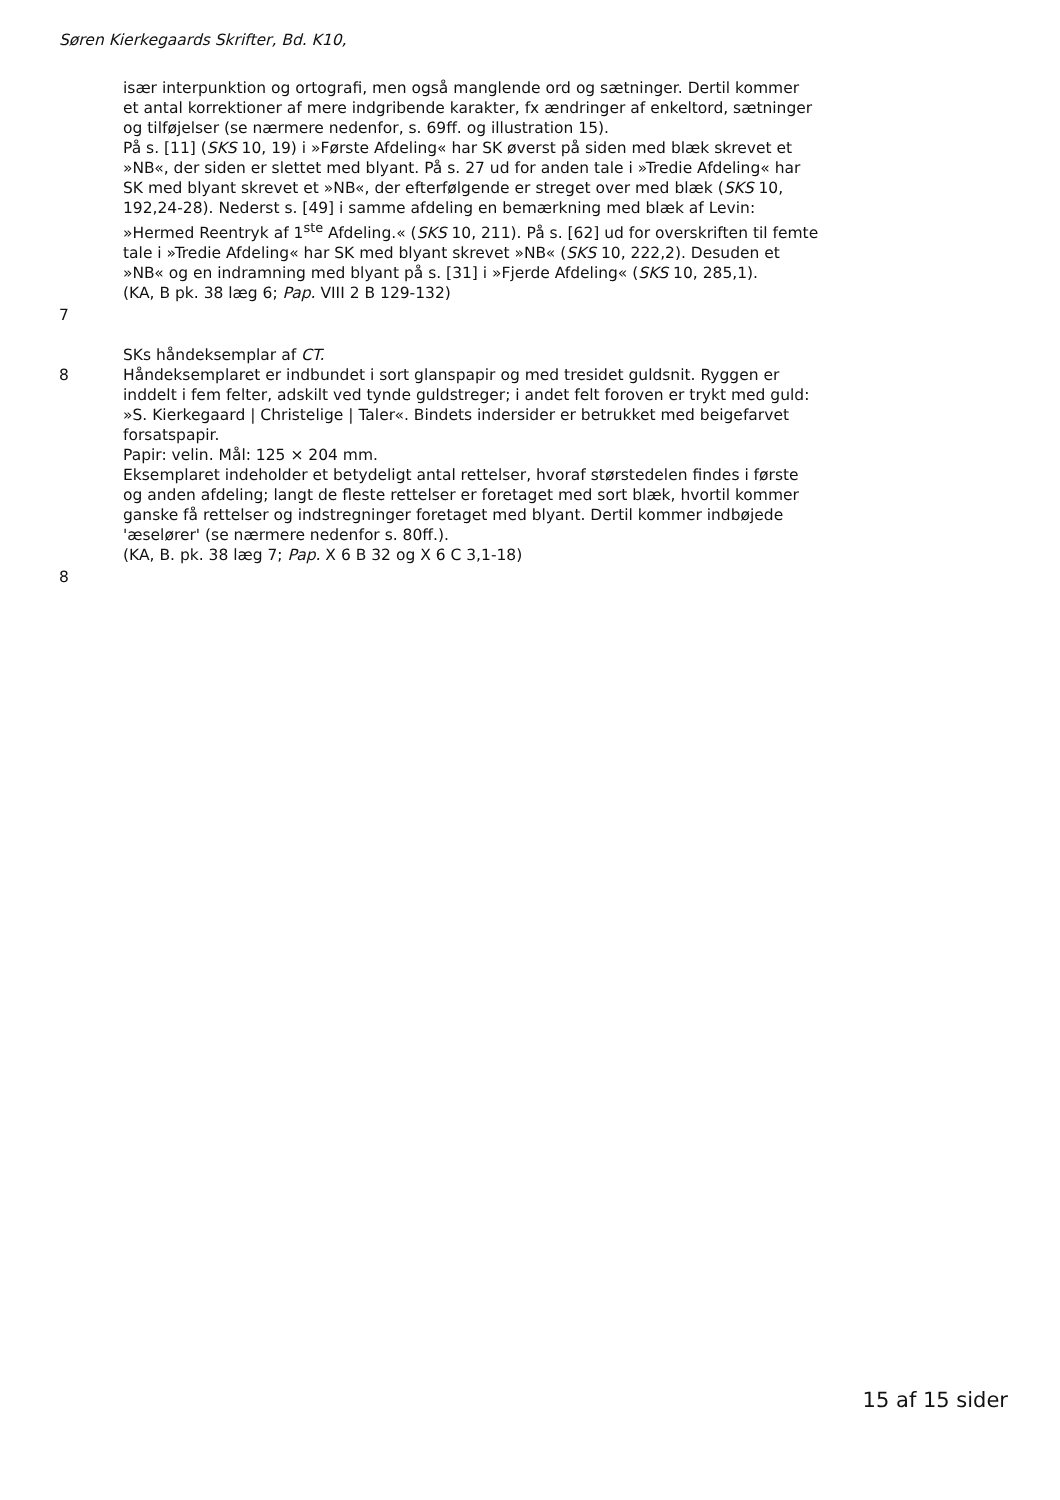Søren Kierkegaards Skrifter, Bd. K10,
især interpunktion og ortografi, men også manglende ord og sætninger. Dertil kommer et antal korrektioner af mere indgribende karakter, fx ændringer af enkeltord, sætninger og tilføjelser (se nærmere nedenfor, s. 69ff. og illustration 15).
På s. [11] (SKS 10, 19) i »Første Afdeling« har SK øverst på siden med blæk skrevet et »NB«, der siden er slettet med blyant. På s. 27 ud for anden tale i »Tredie Afdeling« har SK med blyant skrevet et »NB«, der efterfølgende er streget over med blæk (SKS 10, 192,24-28). Nederst s. [49] i samme afdeling en bemærkning med blæk af Levin: »Hermed Reentryk af 1<sup>ste</sup> Afdeling.« (SKS 10, 211). På s. [62] ud for overskriften til femte tale i »Tredie Afdeling« har SK med blyant skrevet »NB« (SKS 10, 222,2). Desuden et »NB« og en indramning med blyant på s. [31] i »Fjerde Afdeling« (SKS 10, 285,1).
(KA, B pk. 38 læg 6; Pap. VIII 2 B 129-132)
7
SKs håndeksemplar af CT.
8 Håndeksemplaret er indbundet i sort glanspapir og med tresidet guldsnit. Ryggen er inddelt i fem felter, adskilt ved tynde guldstreger; i andet felt foroven er trykt med guld: »S. Kierkegaard | Christelige | Taler«. Bindets indersider er betrukket med beigefarvet forsatspapir.
Papir: velin. Mål: 125 × 204 mm.
Eksemplaret indeholder et betydeligt antal rettelser, hvoraf størstedelen findes i første og anden afdeling; langt de fleste rettelser er foretaget med sort blæk, hvortil kommer ganske få rettelser og indstregninger foretaget med blyant. Dertil kommer indbøjede 'æselører' (se nærmere nedenfor s. 80ff.).
(KA, B. pk. 38 læg 7; Pap. X 6 B 32 og X 6 C 3,1-18)
8
15 af 15 sider